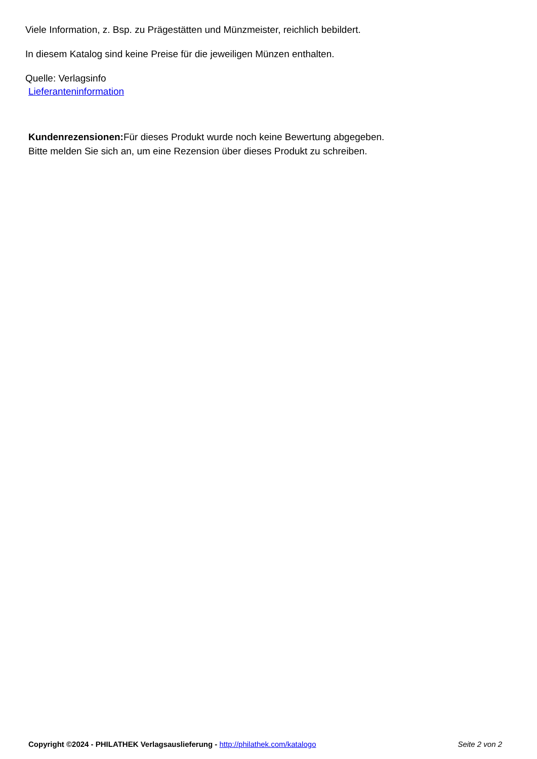Viele Information, z. Bsp. zu Prägestätten und Münzmeister, reichlich bebildert.
In diesem Katalog sind keine Preise für die jeweiligen Münzen enthalten.
Quelle: Verlagsinfo
Lieferanteninformation
Kundenrezensionen: Für dieses Produkt wurde noch keine Bewertung abgegeben.
Bitte melden Sie sich an, um eine Rezension über dieses Produkt zu schreiben.
Copyright ©2024 - PHILATHEK Verlagsauslieferung - http://philathek.com/katalogo Seite 2 von 2